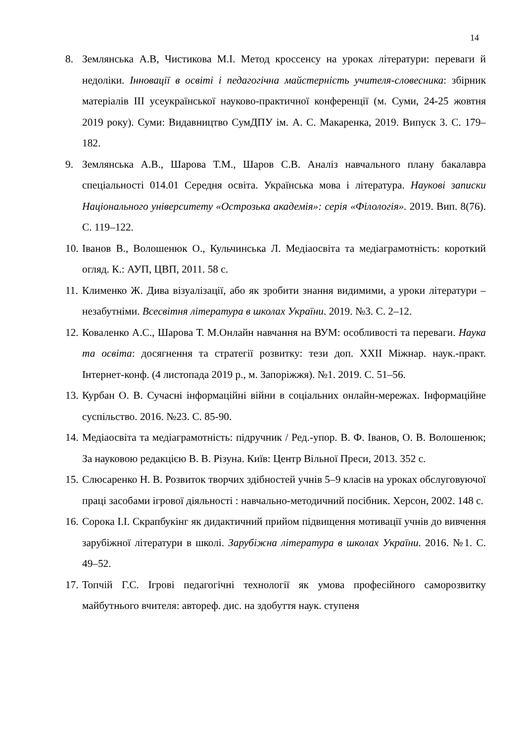14
8. Землянська А.В, Чистикова М.І. Метод кроссенсу на уроках літератури: переваги й недоліки. Інновації в освіті і педагогічна майстерність учителя-словесника: збірник матеріалів ІІІ усеукраїнської науково-практичної конференції (м. Суми, 24-25 жовтня 2019 року). Суми: Видавництво СумДПУ ім. А. С. Макаренка, 2019. Випуск 3. С. 179–182.
9. Землянська А.В., Шарова Т.М., Шаров С.В. Аналіз навчального плану бакалавра спеціальності 014.01 Середня освіта. Українська мова і література. Наукові записки Національного університету «Острозька академія»: серія «Філологія». 2019. Вип. 8(76). С. 119–122.
10. Іванов В., Волошенюк О., Кульчинська Л. Медіаосвіта та медіаграмотність: короткий огляд. К.: АУП, ЦВП, 2011. 58 с.
11. Клименко Ж. Дива візуалізації, або як зробити знання видимими, а уроки літератури – незабутніми. Всесвітня література в школах України. 2019. №3. С. 2–12.
12. Коваленко А.С., Шарова Т. М.Онлайн навчання на ВУМ: особливості та переваги. Наука та освіта: досягнення та стратегії розвитку: тези доп. XXII Міжнар. наук.-практ. Інтернет-конф. (4 листопада 2019 р., м. Запоріжжя). №1. 2019. С. 51–56.
13. Курбан О. В. Сучасні інформаційні війни в соціальних онлайн-мережах. Інформаційне суспільство. 2016. №23. С. 85-90.
14. Медіаосвіта та медіаграмотність: підручник / Ред.-упор. В. Ф. Іванов, О. В. Волошенюк; За науковою редакцією В. В. Різуна. Київ: Центр Вільної Преси, 2013. 352 с.
15. Слюсаренко Н. В. Розвиток творчих здібностей учнів 5–9 класів на уроках обслуговуючої праці засобами ігрової діяльності : навчально-методичний посібник. Херсон, 2002. 148 с.
16. Сорока І.І. Скрапбукінг як дидактичний прийом підвищення мотивації учнів до вивчення зарубіжної літератури в школі. Зарубіжна література в школах України. 2016. №1. С. 49–52.
17. Топчій Г.С. Ігрові педагогічні технології як умова професійного саморозвитку майбутнього вчителя: автореф. дис. на здобуття наук. ступеня